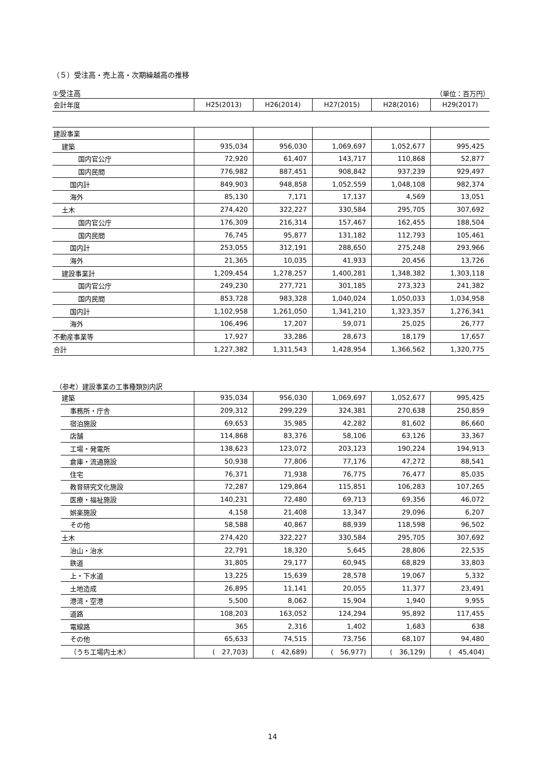（５）受注高・売上高・次期繰越高の推移
①受注高 （単位：百万円）
| 会計年度 | H25(2013) | H26(2014) | H27(2015) | H28(2016) | H29(2017) |
| --- | --- | --- | --- | --- | --- |
| 建設事業 | | | | | |
| 建築 | 935,034 | 956,030 | 1,069,697 | 1,052,677 | 995,425 |
| 国内官公庁 | 72,920 | 61,407 | 143,717 | 110,868 | 52,877 |
| 国内民間 | 776,982 | 887,451 | 908,842 | 937,239 | 929,497 |
| 国内計 | 849,903 | 948,858 | 1,052,559 | 1,048,108 | 982,374 |
| 海外 | 85,130 | 7,171 | 17,137 | 4,569 | 13,051 |
| 土木 | 274,420 | 322,227 | 330,584 | 295,705 | 307,692 |
| 国内官公庁 | 176,309 | 216,314 | 157,467 | 162,455 | 188,504 |
| 国内民間 | 76,745 | 95,877 | 131,182 | 112,793 | 105,461 |
| 国内計 | 253,055 | 312,191 | 288,650 | 275,248 | 293,966 |
| 海外 | 21,365 | 10,035 | 41,933 | 20,456 | 13,726 |
| 建設事業計 | 1,209,454 | 1,278,257 | 1,400,281 | 1,348,382 | 1,303,118 |
| 国内官公庁 | 249,230 | 277,721 | 301,185 | 273,323 | 241,382 |
| 国内民間 | 853,728 | 983,328 | 1,040,024 | 1,050,033 | 1,034,958 |
| 国内計 | 1,102,958 | 1,261,050 | 1,341,210 | 1,323,357 | 1,276,341 |
| 海外 | 106,496 | 17,207 | 59,071 | 25,025 | 26,777 |
| 不動産事業等 | 17,927 | 33,286 | 28,673 | 18,179 | 17,657 |
| 合計 | 1,227,382 | 1,311,543 | 1,428,954 | 1,366,562 | 1,320,775 |
（参考）建設事業の工事種類別内訳
| 建築 | 935,034 | 956,030 | 1,069,697 | 1,052,677 | 995,425 |
| 事務所・庁舎 | 209,312 | 299,229 | 324,381 | 270,638 | 250,859 |
| 宿泊施設 | 69,653 | 35,985 | 42,282 | 81,602 | 86,660 |
| 店舗 | 114,868 | 83,376 | 58,106 | 63,126 | 33,367 |
| 工場・発電所 | 138,623 | 123,072 | 203,123 | 190,224 | 194,913 |
| 倉庫・流通施設 | 50,938 | 77,806 | 77,176 | 47,272 | 88,541 |
| 住宅 | 76,371 | 71,938 | 76,775 | 76,477 | 85,035 |
| 教育研究文化施設 | 72,287 | 129,864 | 115,851 | 106,283 | 107,265 |
| 医療・福祉施設 | 140,231 | 72,480 | 69,713 | 69,356 | 46,072 |
| 娯楽施設 | 4,158 | 21,408 | 13,347 | 29,096 | 6,207 |
| その他 | 58,588 | 40,867 | 88,939 | 118,598 | 96,502 |
| 土木 | 274,420 | 322,227 | 330,584 | 295,705 | 307,692 |
| 治山・治水 | 22,791 | 18,320 | 5,645 | 28,806 | 22,535 |
| 鉄道 | 31,805 | 29,177 | 60,945 | 68,829 | 33,803 |
| 上・下水道 | 13,225 | 15,639 | 28,578 | 19,067 | 5,332 |
| 土地造成 | 26,895 | 11,141 | 20,055 | 11,377 | 23,491 |
| 港湾・空港 | 5,500 | 8,062 | 15,904 | 1,940 | 9,955 |
| 道路 | 108,203 | 163,052 | 124,294 | 95,892 | 117,455 |
| 電線路 | 365 | 2,316 | 1,402 | 1,683 | 638 |
| その他 | 65,633 | 74,515 | 73,756 | 68,107 | 94,480 |
| （うち工場内土木） | ( 27,703) | ( 42,689) | ( 56,977) | ( 36,129) | ( 45,404) |
14